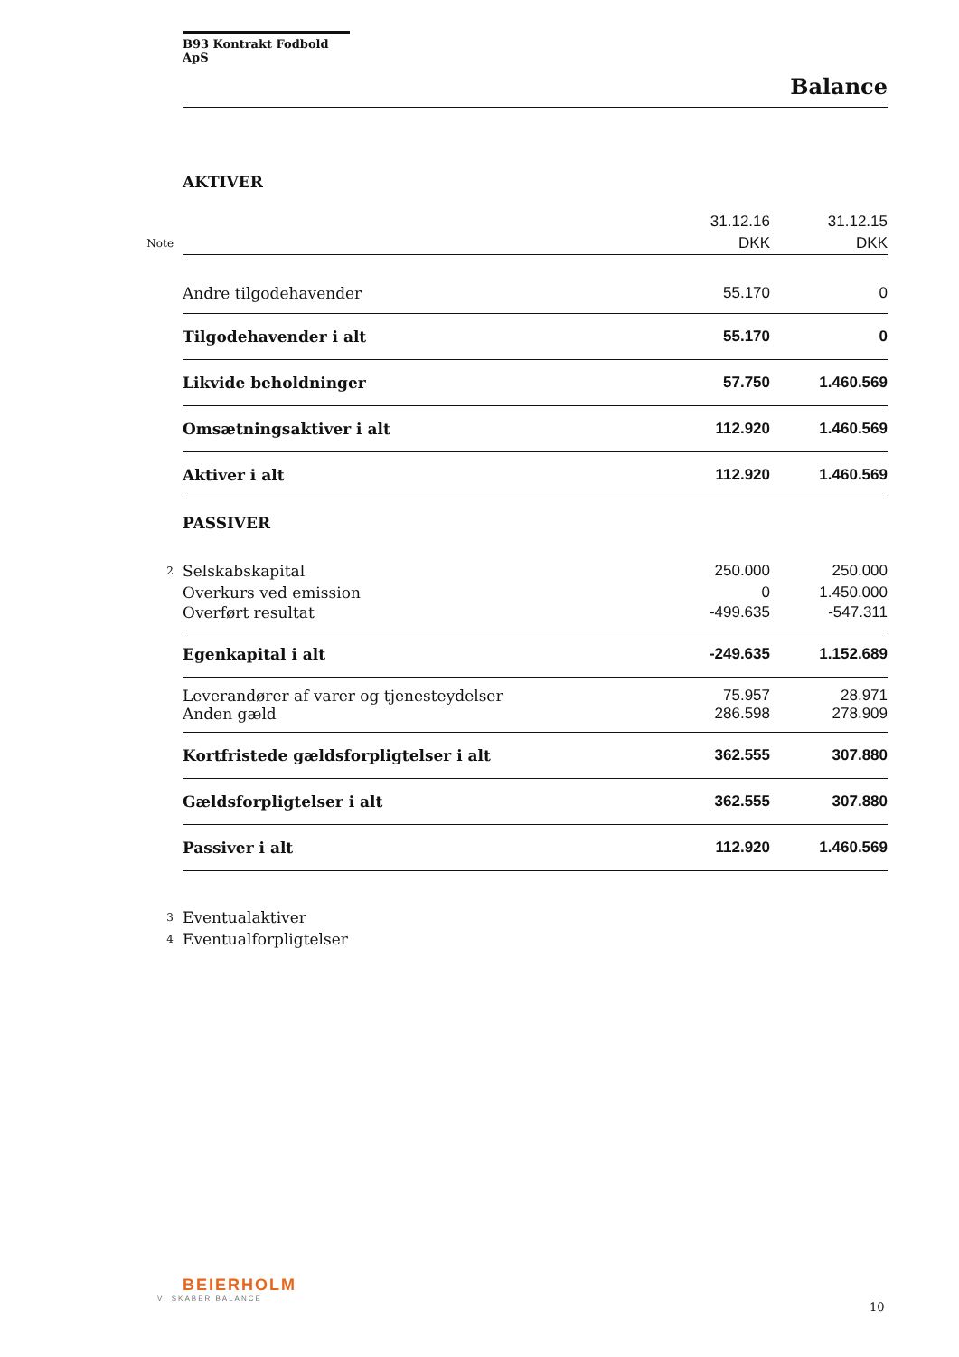B93 Kontrakt Fodbold ApS
Balance
| | AKTIVER | | |
| | | 31.12.16 | 31.12.15 |
| Note | | DKK | DKK |
| | Andre tilgodehavender | 55.170 | 0 |
| | Tilgodehavender i alt | 55.170 | 0 |
| | Likvide beholdninger | 57.750 | 1.460.569 |
| | Omsætningsaktiver i alt | 112.920 | 1.460.569 |
| | Aktiver i alt | 112.920 | 1.460.569 |
| | PASSIVER | | |
| 2 | Selskabskapital | 250.000 | 250.000 |
| | Overkurs ved emission | 0 | 1.450.000 |
| | Overført resultat | -499.635 | -547.311 |
| | Egenkapital i alt | -249.635 | 1.152.689 |
| | Leverandører af varer og tjenesteydelser | 75.957 | 28.971 |
| | Anden gæld | 286.598 | 278.909 |
| | Kortfristede gældsforpligtelser i alt | 362.555 | 307.880 |
| | Gældsforpligtelser i alt | 362.555 | 307.880 |
| | Passiver i alt | 112.920 | 1.460.569 |
| 3 | Eventualaktiver | | |
| 4 | Eventualforpligtelser | | |
BEIERHOLM
VI SKABER BALANCE
10